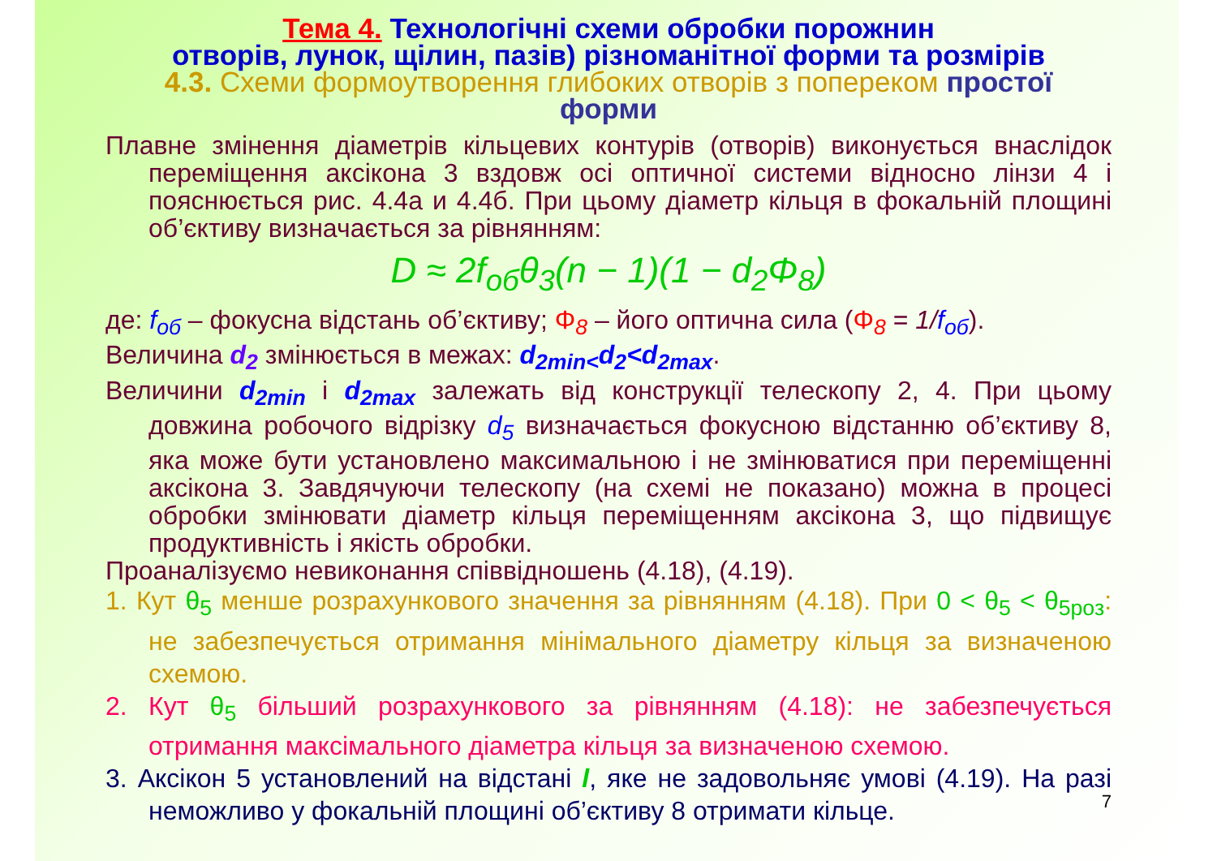Тема 4. Технологічні схеми обробки порожнин
отворів, лунок, щілин, пазів) різноманітної форми та розмірів
4.3. Схеми формоутворення глибоких отворів з попереком простої
форми
Плавне змінення діаметрів кільцевих контурів (отворів) виконується внаслідок переміщення аксікона 3 вздовж осі оптичної системи відносно лінзи 4 і пояснюється рис. 4.4а и 4.4б. При цьому діаметр кільця в фокальній площині об’єктиву визначається за рівнянням:
D ≈ 2f<sub>об</sub>θ<sub>3</sub>(n − 1)(1 − d<sub>2</sub>Φ<sub>8</sub>)
де: f<sub>об</sub> – фокусна відстань об’єктиву; Φ<sub>8</sub> – його оптична сила (Φ<sub>8</sub> = 1/f<sub>об</sub>).
Величина d<sub>2</sub> змінюється в межах: d<sub>2min<</sub>d<sub>2</sub><d<sub>2max</sub>.
Величини d<sub>2min</sub> і d<sub>2max</sub> залежать від конструкції телескопу 2, 4. При цьому довжина робочого відрізку d<sub>5</sub> визначається фокусною відстанню об’єктиву 8, яка може бути установлено максимальною і не змінюватися при переміщенні аксікона 3. Завдячуючи телескопу (на схемі не показано) можна в процесі обробки змінювати діаметр кільця переміщенням аксікона 3, що підвищує продуктивність і якість обробки.
Проаналізуємо невиконання співвідношень (4.18), (4.19).
1. Кут θ<sub>5</sub> менше розрахункового значення за рівнянням (4.18). При 0 < θ<sub>5</sub> < θ<sub>5роз</sub>: не забезпечується отримання мінімального діаметру кільця за визначеною схемою.
2. Кут θ<sub>5</sub> більший розрахункового за рівнянням (4.18): не забезпечується отримання максімального діаметра кільця за визначеною схемою.
3. Аксікон 5 установлений на відстані l, яке не задовольняє умові (4.19). На разі неможливо у фокальній площині об’єктиву 8 отримати кільце.
7